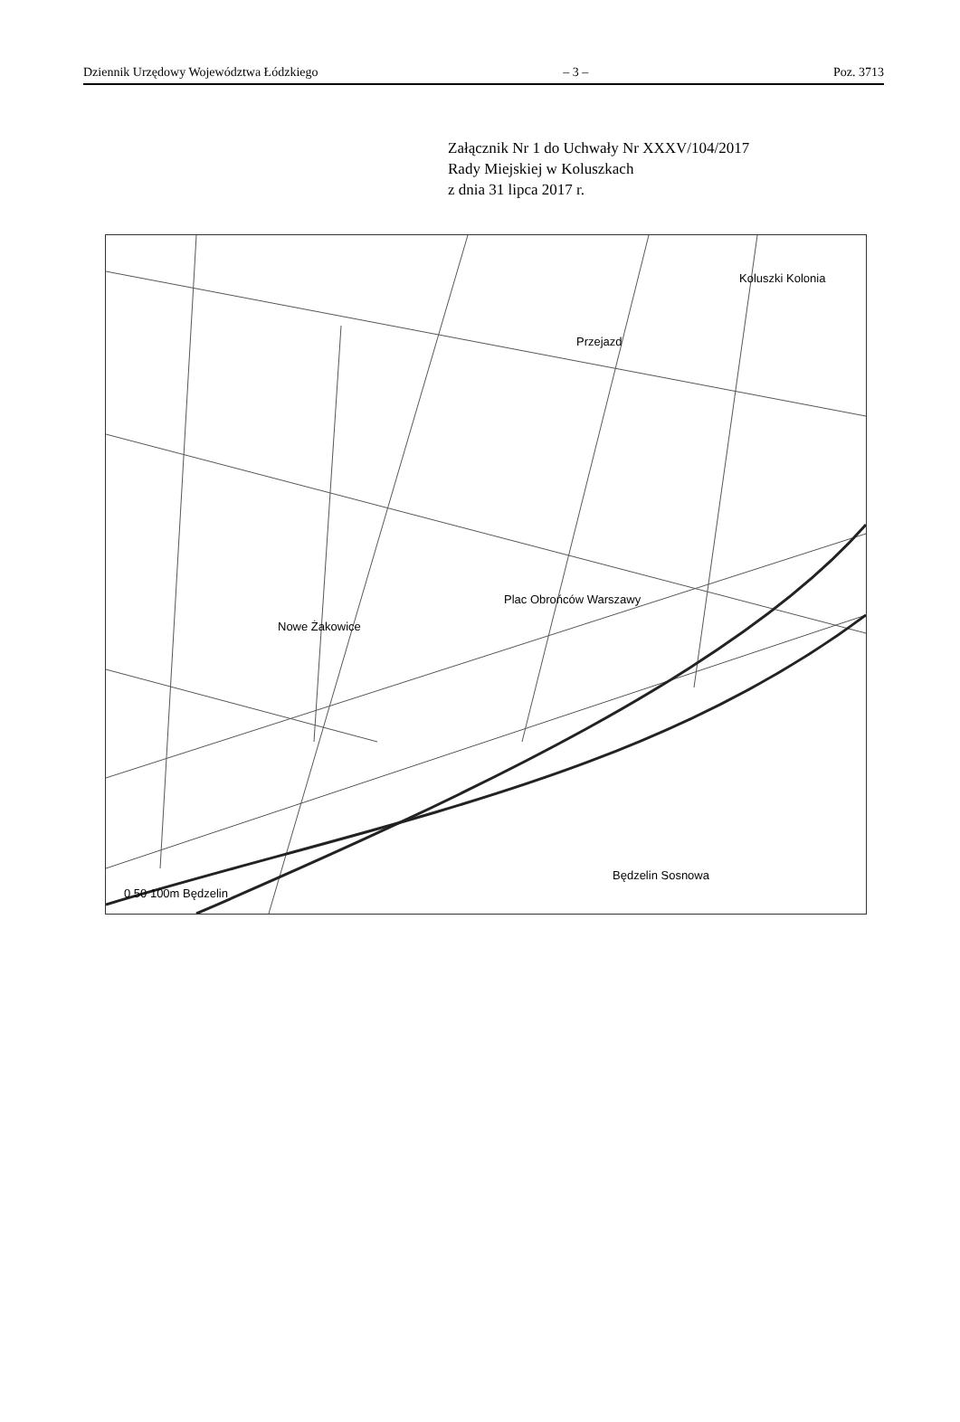Dziennik Urzędowy Województwa Łódzkiego – 3 – Poz. 3713
Załącznik Nr 1 do Uchwały Nr XXXV/104/2017
Rady Miejskiej w Koluszkach
z dnia 31 lipca 2017 r.
Koluszki Kolonia
Przejazd
Plac Obrońców Warszawy
Nowe Żakowice
Będzelin Sosnowa
0 50 100m Będzelin